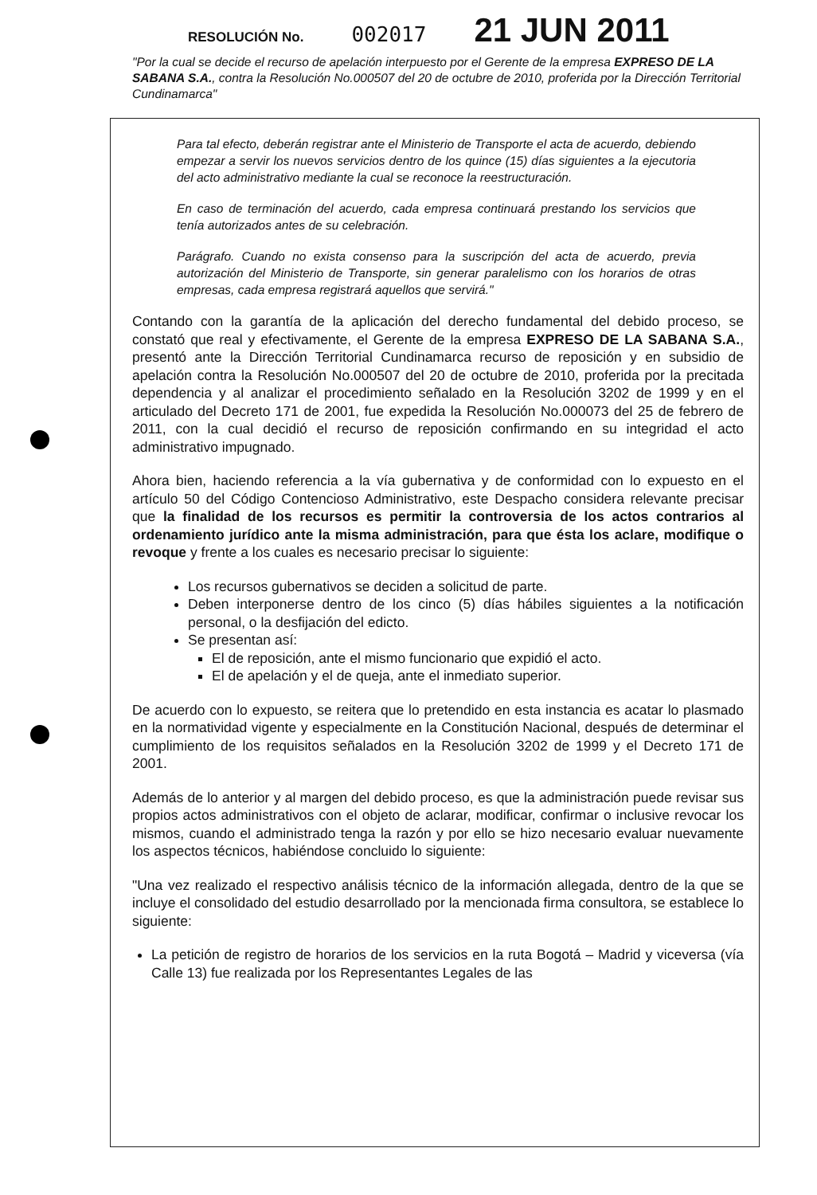RESOLUCIÓN No. 002017 21 JUN 2011
"Por la cual se decide el recurso de apelación interpuesto por el Gerente de la empresa EXPRESO DE LA SABANA S.A., contra la Resolución No.000507 del 20 de octubre de 2010, proferida por la Dirección Territorial Cundinamarca"
Para tal efecto, deberán registrar ante el Ministerio de Transporte el acta de acuerdo, debiendo empezar a servir los nuevos servicios dentro de los quince (15) días siguientes a la ejecutoria del acto administrativo mediante la cual se reconoce la reestructuración.
En caso de terminación del acuerdo, cada empresa continuará prestando los servicios que tenía autorizados antes de su celebración.
Parágrafo. Cuando no exista consenso para la suscripción del acta de acuerdo, previa autorización del Ministerio de Transporte, sin generar paralelismo con los horarios de otras empresas, cada empresa registrará aquellos que servirá."
Contando con la garantía de la aplicación del derecho fundamental del debido proceso, se constató que real y efectivamente, el Gerente de la empresa EXPRESO DE LA SABANA S.A., presentó ante la Dirección Territorial Cundinamarca recurso de reposición y en subsidio de apelación contra la Resolución No.000507 del 20 de octubre de 2010, proferida por la precitada dependencia y al analizar el procedimiento señalado en la Resolución 3202 de 1999 y en el articulado del Decreto 171 de 2001, fue expedida la Resolución No.000073 del 25 de febrero de 2011, con la cual decidió el recurso de reposición confirmando en su integridad el acto administrativo impugnado.
Ahora bien, haciendo referencia a la vía gubernativa y de conformidad con lo expuesto en el artículo 50 del Código Contencioso Administrativo, este Despacho considera relevante precisar que la finalidad de los recursos es permitir la controversia de los actos contrarios al ordenamiento jurídico ante la misma administración, para que ésta los aclare, modifique o revoque y frente a los cuales es necesario precisar lo siguiente:
Los recursos gubernativos se deciden a solicitud de parte.
Deben interponerse dentro de los cinco (5) días hábiles siguientes a la notificación personal, o la desfijación del edicto.
Se presentan así:
El de reposición, ante el mismo funcionario que expidió el acto.
El de apelación y el de queja, ante el inmediato superior.
De acuerdo con lo expuesto, se reitera que lo pretendido en esta instancia es acatar lo plasmado en la normatividad vigente y especialmente en la Constitución Nacional, después de determinar el cumplimiento de los requisitos señalados en la Resolución 3202 de 1999 y el Decreto 171 de 2001.
Además de lo anterior y al margen del debido proceso, es que la administración puede revisar sus propios actos administrativos con el objeto de aclarar, modificar, confirmar o inclusive revocar los mismos, cuando el administrado tenga la razón y por ello se hizo necesario evaluar nuevamente los aspectos técnicos, habiéndose concluido lo siguiente:
"Una vez realizado el respectivo análisis técnico de la información allegada, dentro de la que se incluye el consolidado del estudio desarrollado por la mencionada firma consultora, se establece lo siguiente:
La petición de registro de horarios de los servicios en la ruta Bogotá – Madrid y viceversa (vía Calle 13) fue realizada por los Representantes Legales de las